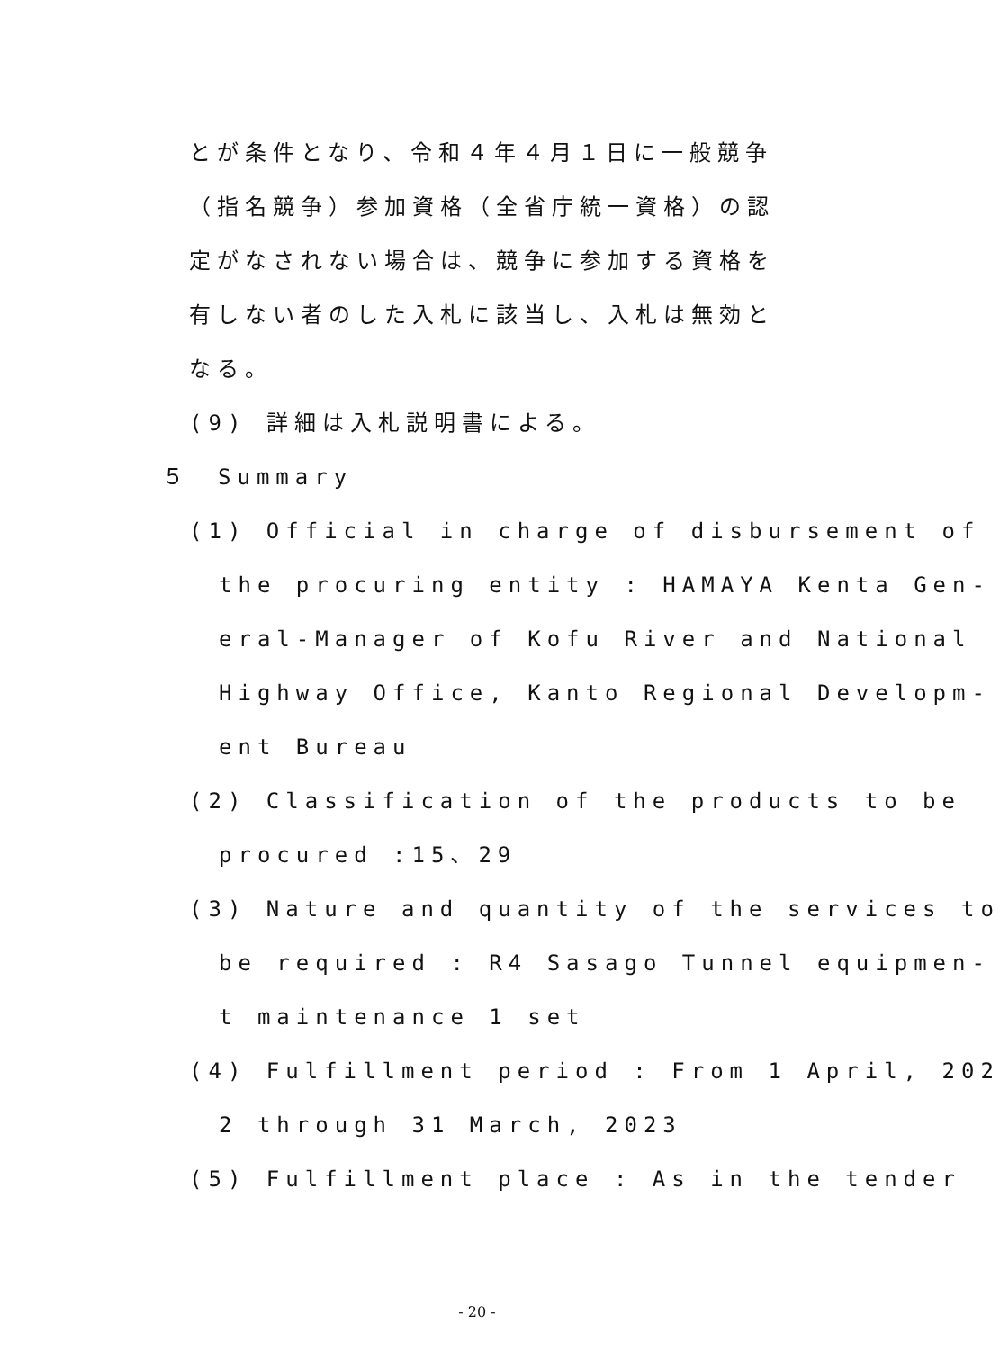とが条件となり、令和４年４月１日に一般競争
（指名競争）参加資格（全省庁統一資格）の認
定がなされない場合は、競争に参加する資格を
有しない者のした入札に該当し、入札は無効と
なる。
(9) 詳細は入札説明書による。
５　Summary
(1) Official in charge of disbursement of
the procuring entity : HAMAYA Kenta Gen-
eral-Manager of Kofu River and National
Highway Office, Kanto Regional Developm-
ent Bureau
(2) Classification of the products to be
procured :15、29
(3) Nature and quantity of the services to
be required : R4 Sasago Tunnel equipmen-
t maintenance 1 set
(4) Fulfillment period : From 1 April, 202
2 through 31 March, 2023
(5) Fulfillment place : As in the tender
- 20 -